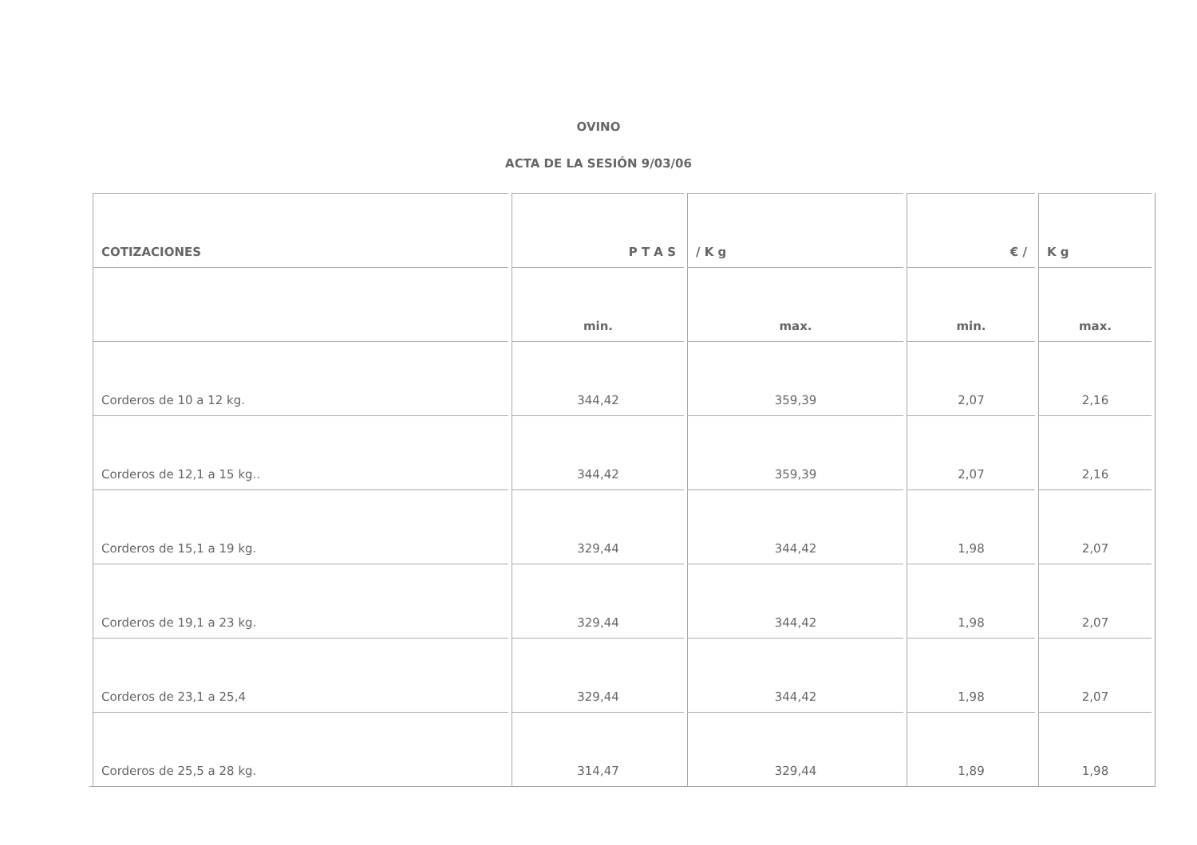OVINO
ACTA DE LA SESIÓN 9/03/06
| COTIZACIONES | P T A S | / K g | € / | K g |
| --- | --- | --- | --- | --- |
| | min. | max. | min. | max. |
| Corderos de 10 a 12 kg. | 344,42 | 359,39 | 2,07 | 2,16 |
| Corderos de 12,1 a 15 kg.. | 344,42 | 359,39 | 2,07 | 2,16 |
| Corderos de 15,1 a 19 kg. | 329,44 | 344,42 | 1,98 | 2,07 |
| Corderos de 19,1 a 23 kg. | 329,44 | 344,42 | 1,98 | 2,07 |
| Corderos de 23,1 a 25,4 | 329,44 | 344,42 | 1,98 | 2,07 |
| Corderos de 25,5 a 28 kg. | 314,47 | 329,44 | 1,89 | 1,98 |